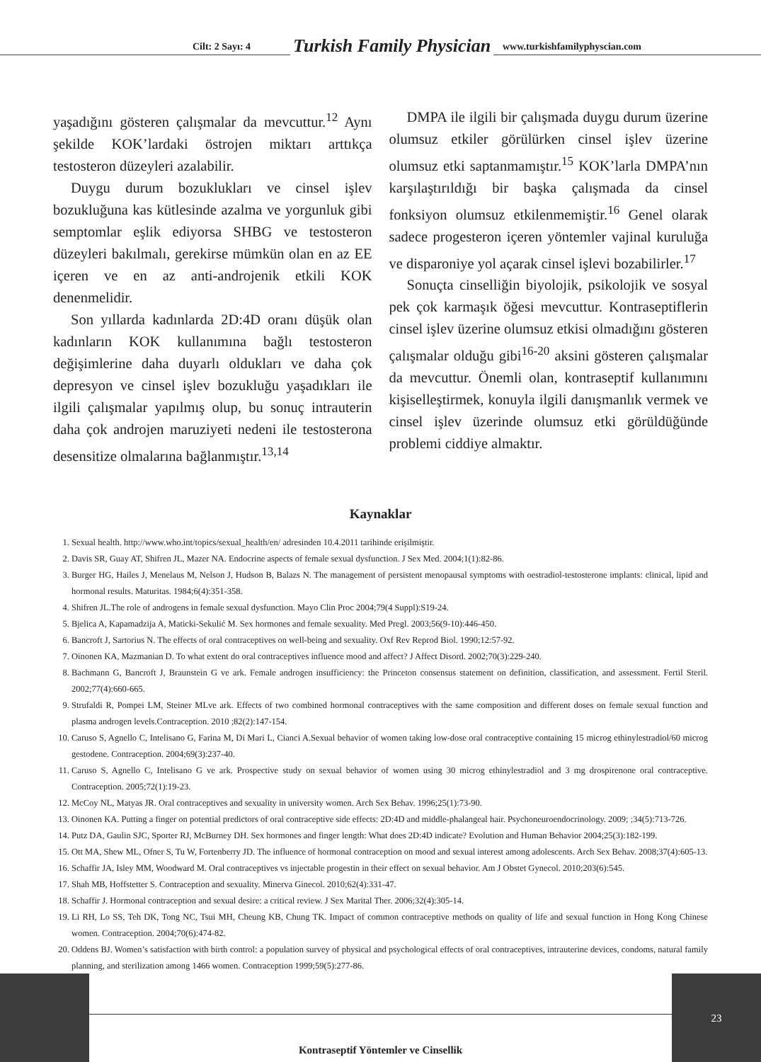Cilt: 2 Sayı: 4 Turkish Family Physician www.turkishfamilyphyscian.com
yaşadığını gösteren çalışmalar da mevcuttur.<sup>12</sup> Aynı şekilde KOK’lardaki östrojen miktarı arttıkça testosteron düzeyleri azalabilir.
Duygu durum bozuklukları ve cinsel işlev bozukluğuna kas kütlesinde azalma ve yorgunluk gibi semptomlar eşlik ediyorsa SHBG ve testosteron düzeyleri bakılmalı, gerekirse mümkün olan en az EE içeren ve en az anti-androjenik etkili KOK denenmelidir.
Son yıllarda kadınlarda 2D:4D oranı düşük olan kadınların KOK kullanımına bağlı testosteron değişimlerine daha duyarlı oldukları ve daha çok depresyon ve cinsel işlev bozukluğu yaşadıkları ile ilgili çalışmalar yapılmış olup, bu sonuç intrauterin daha çok androjen maruziyeti nedeni ile testosterona desensitize olmalarına bağlanmıştır.<sup>13,14</sup>
DMPA ile ilgili bir çalışmada duygu durum üzerine olumsuz etkiler görülürken cinsel işlev üzerine olumsuz etki saptanmamıştır.<sup>15</sup> KOK’larla DMPA’nın karşılaştırıldığı bir başka çalışmada da cinsel fonksiyon olumsuz etkilenmemiştir.<sup>16</sup> Genel olarak sadece progesteron içeren yöntemler vajinal kuruluğa ve disparoniye yol açarak cinsel işlevi bozabilirler.<sup>17</sup>
Sonuçta cinselliğin biyolojik, psikolojik ve sosyal pek çok karmaşık öğesi mevcuttur. Kontraseptiflerin cinsel işlev üzerine olumsuz etkisi olmadığını gösteren çalışmalar olduğu gibi<sup>16-20</sup> aksini gösteren çalışmalar da mevcuttur. Önemli olan, kontraseptif kullanımını kişiselleştirmek, konuyla ilgili danışmanlık vermek ve cinsel işlev üzerinde olumsuz etki görüldüğünde problemi ciddiye almaktır.
Kaynaklar
1. Sexual health. http://www.who.int/topics/sexual_health/en/ adresinden 10.4.2011 tarihinde erişilmiştir.
2. Davis SR, Guay AT, Shifren JL, Mazer NA. Endocrine aspects of female sexual dysfunction. J Sex Med. 2004;1(1):82-86.
3. Burger HG, Hailes J, Menelaus M, Nelson J, Hudson B, Balazs N. The management of persistent menopausal symptoms with oestradiol-testosterone implants: clinical, lipid and hormonal results. Maturitas. 1984;6(4):351-358.
4. Shifren JL.The role of androgens in female sexual dysfunction. Mayo Clin Proc 2004;79(4 Suppl):S19-24.
5. Bjelica A, Kapamadzija A, Maticki-Sekulić M. Sex hormones and female sexuality. Med Pregl. 2003;56(9-10):446-450.
6. Bancroft J, Sartorius N. The effects of oral contraceptives on well-being and sexuality. Oxf Rev Reprod Biol. 1990;12:57-92.
7. Oinonen KA, Mazmanian D. To what extent do oral contraceptives influence mood and affect? J Affect Disord. 2002;70(3):229-240.
8. Bachmann G, Bancroft J, Braunstein G ve ark. Female androgen insufficiency: the Princeton consensus statement on definition, classification, and assessment. Fertil Steril. 2002;77(4):660-665.
9. Strufaldi R, Pompei LM, Steiner MLve ark. Effects of two combined hormonal contraceptives with the same composition and different doses on female sexual function and plasma androgen levels.Contraception. 2010 ;82(2):147-154.
10. Caruso S, Agnello C, Intelisano G, Farina M, Di Mari L, Cianci A.Sexual behavior of women taking low-dose oral contraceptive containing 15 microg ethinylestradiol/60 microg gestodene. Contraception. 2004;69(3):237-40.
11. Caruso S, Agnello C, Intelisano G ve ark. Prospective study on sexual behavior of women using 30 microg ethinylestradiol and 3 mg drospirenone oral contraceptive. Contraception. 2005;72(1):19-23.
12. McCoy NL, Matyas JR. Oral contraceptives and sexuality in university women. Arch Sex Behav. 1996;25(1):73-90.
13. Oinonen KA. Putting a finger on potential predictors of oral contraceptive side effects: 2D:4D and middle-phalangeal hair. Psychoneuroendocrinology. 2009; ;34(5):713-726.
14. Putz DA, Gaulin SJC, Sporter RJ, McBurney DH. Sex hormones and finger length: What does 2D:4D indicate? Evolution and Human Behavior 2004;25(3):182-199.
15. Ott MA, Shew ML, Ofner S, Tu W, Fortenberry JD. The influence of hormonal contraception on mood and sexual interest among adolescents. Arch Sex Behav. 2008;37(4):605-13.
16. Schaffir JA, Isley MM, Woodward M. Oral contraceptives vs injectable progestin in their effect on sexual behavior. Am J Obstet Gynecol. 2010;203(6):545.
17. Shah MB, Hoffstetter S. Contraception and sexuality. Minerva Ginecol. 2010;62(4):331-47.
18. Schaffir J. Hormonal contraception and sexual desire: a critical review. J Sex Marital Ther. 2006;32(4):305-14.
19. Li RH, Lo SS, Teh DK, Tong NC, Tsui MH, Cheung KB, Chung TK. Impact of common contraceptive methods on quality of life and sexual function in Hong Kong Chinese women. Contraception. 2004;70(6):474-82.
20. Oddens BJ. Women’s satisfaction with birth control: a population survey of physical and psychological effects of oral contraceptives, intrauterine devices, condoms, natural family planning, and sterilization among 1466 women. Contraception 1999;59(5):277-86.
23
Kontraseptif Yöntemler ve Cinsellik